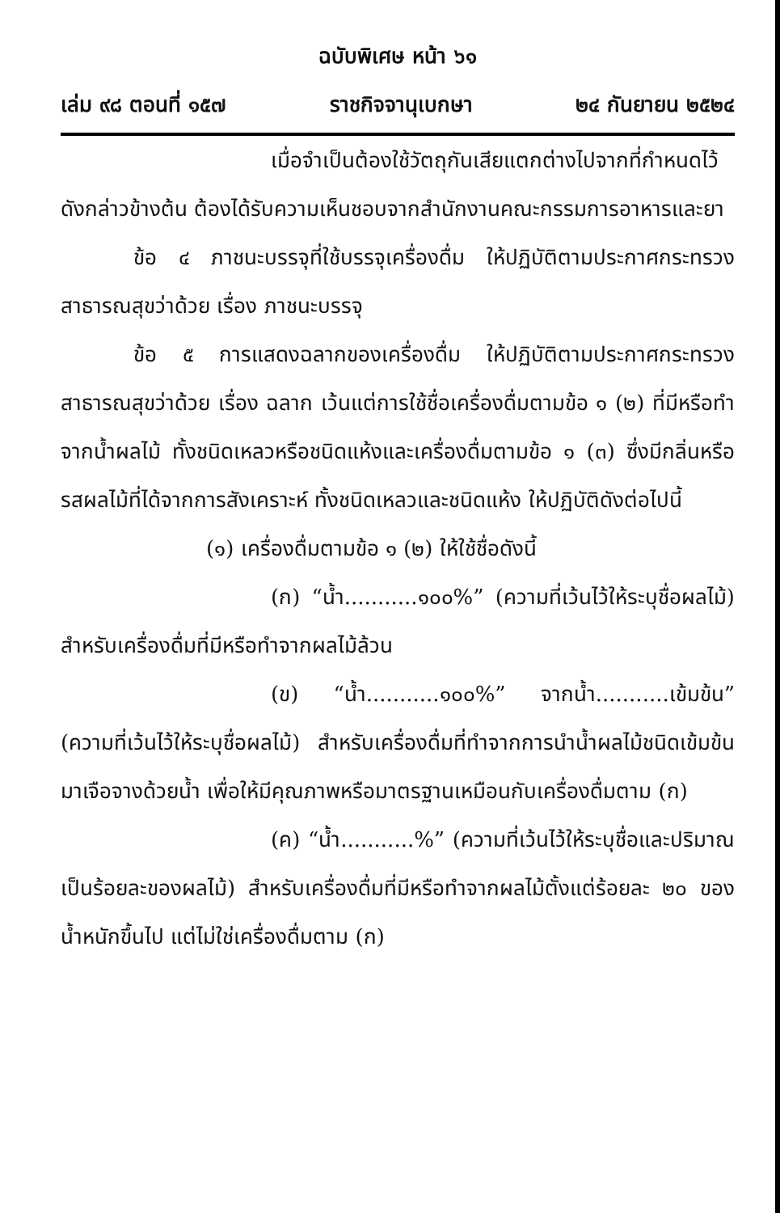ฉบับพิเศษ หน้า ๖๑
เล่ม ๙๘ ตอนที่ ๑๕๗ ราชกิจจานุเบกษา ๒๔ กันยายน ๒๕๒๔
เมื่อจำเป็นต้องใช้วัตถุกันเสียแตกต่างไปจากที่กำหนดไว้ ดังกล่าวข้างต้น ต้องได้รับความเห็นชอบจากสำนักงานคณะกรรมการอาหารและยา
ข้อ ๔ ภาชนะบรรจุที่ใช้บรรจุเครื่องดื่ม ให้ปฏิบัติตามประกาศกระทรวงสาธารณสุขว่าด้วย เรื่อง ภาชนะบรรจุ
ข้อ ๕ การแสดงฉลากของเครื่องดื่ม ให้ปฏิบัติตามประกาศกระทรวงสาธารณสุขว่าด้วย เรื่อง ฉลาก เว้นแต่การใช้ชื่อเครื่องดื่มตามข้อ ๑ (๒) ที่มีหรือทำจากน้ำผลไม้ ทั้งชนิดเหลวหรือชนิดแห้งและเครื่องดื่มตามข้อ ๑ (๓) ซึ่งมีกลิ่นหรือรสผลไม้ที่ได้จากการสังเคราะห์ ทั้งชนิดเหลวและชนิดแห้ง ให้ปฏิบัติดังต่อไปนี้
(๑) เครื่องดื่มตามข้อ ๑ (๒) ให้ใช้ชื่อดังนี้
(ก) “น้ำ...........๑๐๐%” (ความที่เว้นไว้ให้ระบุชื่อผลไม้) สำหรับเครื่องดื่มที่มีหรือทำจากผลไม้ล้วน
(ข) “น้ำ...........๑๐๐%” จากน้ำ...........เข้มข้น” (ความที่เว้นไว้ให้ระบุชื่อผลไม้) สำหรับเครื่องดื่มที่ทำจากการนำน้ำผลไม้ชนิดเข้มข้นมาเจือจางด้วยน้ำ เพื่อให้มีคุณภาพหรือมาตรฐานเหมือนกับเครื่องดื่มตาม (ก)
(ค) “น้ำ...........%” (ความที่เว้นไว้ให้ระบุชื่อและปริมาณเป็นร้อยละของผลไม้) สำหรับเครื่องดื่มที่มีหรือทำจากผลไม้ตั้งแต่ร้อยละ ๒๐ ของน้ำหนักขึ้นไป แต่ไม่ใช่เครื่องดื่มตาม (ก)